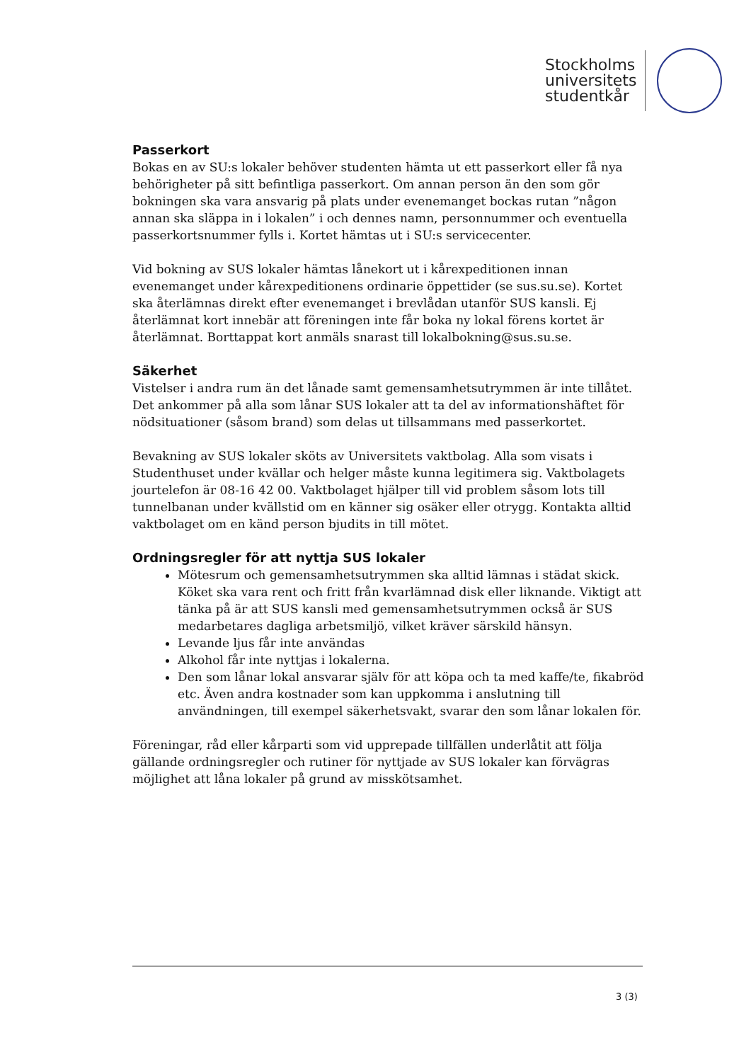Stockholms
universitets
studentkår
Passerkort
Bokas en av SU:s lokaler behöver studenten hämta ut ett passerkort eller få nya behörigheter på sitt befintliga passerkort. Om annan person än den som gör bokningen ska vara ansvarig på plats under evenemanget bockas rutan ”någon annan ska släppa in i lokalen” i och dennes namn, personnummer och eventuella passerkortsnummer fylls i. Kortet hämtas ut i SU:s servicecenter.
Vid bokning av SUS lokaler hämtas lånekort ut i kårexpeditionen innan evenemanget under kårexpeditionens ordinarie öppettider (se sus.su.se). Kortet ska återlämnas direkt efter evenemanget i brevlådan utanför SUS kansli. Ej återlämnat kort innebär att föreningen inte får boka ny lokal förens kortet är återlämnat. Borttappat kort anmäls snarast till lokalbokning@sus.su.se.
Säkerhet
Vistelser i andra rum än det lånade samt gemensamhetsutrymmen är inte tillåtet. Det ankommer på alla som lånar SUS lokaler att ta del av informationshäftet för nödsituationer (såsom brand) som delas ut tillsammans med passerkortet.
Bevakning av SUS lokaler sköts av Universitets vaktbolag. Alla som visats i Studenthuset under kvällar och helger måste kunna legitimera sig. Vaktbolagets jourtelefon är 08-16 42 00. Vaktbolaget hjälper till vid problem såsom lots till tunnelbanan under kvällstid om en känner sig osäker eller otrygg. Kontakta alltid vaktbolaget om en känd person bjudits in till mötet.
Ordningsregler för att nyttja SUS lokaler
Mötesrum och gemensamhetsutrymmen ska alltid lämnas i städat skick. Köket ska vara rent och fritt från kvarlämnad disk eller liknande. Viktigt att tänka på är att SUS kansli med gemensamhetsutrymmen också är SUS medarbetares dagliga arbetsmiljö, vilket kräver särskild hänsyn.
Levande ljus får inte användas
Alkohol får inte nyttjas i lokalerna.
Den som lånar lokal ansvarar själv för att köpa och ta med kaffe/te, fikabröd etc. Även andra kostnader som kan uppkomma i anslutning till användningen, till exempel säkerhetsvakt, svarar den som lånar lokalen för.
Föreningar, råd eller kårparti som vid upprepade tillfällen underlåtit att följa gällande ordningsregler och rutiner för nyttjade av SUS lokaler kan förvägras möjlighet att låna lokaler på grund av misskötsamhet.
3 (3)